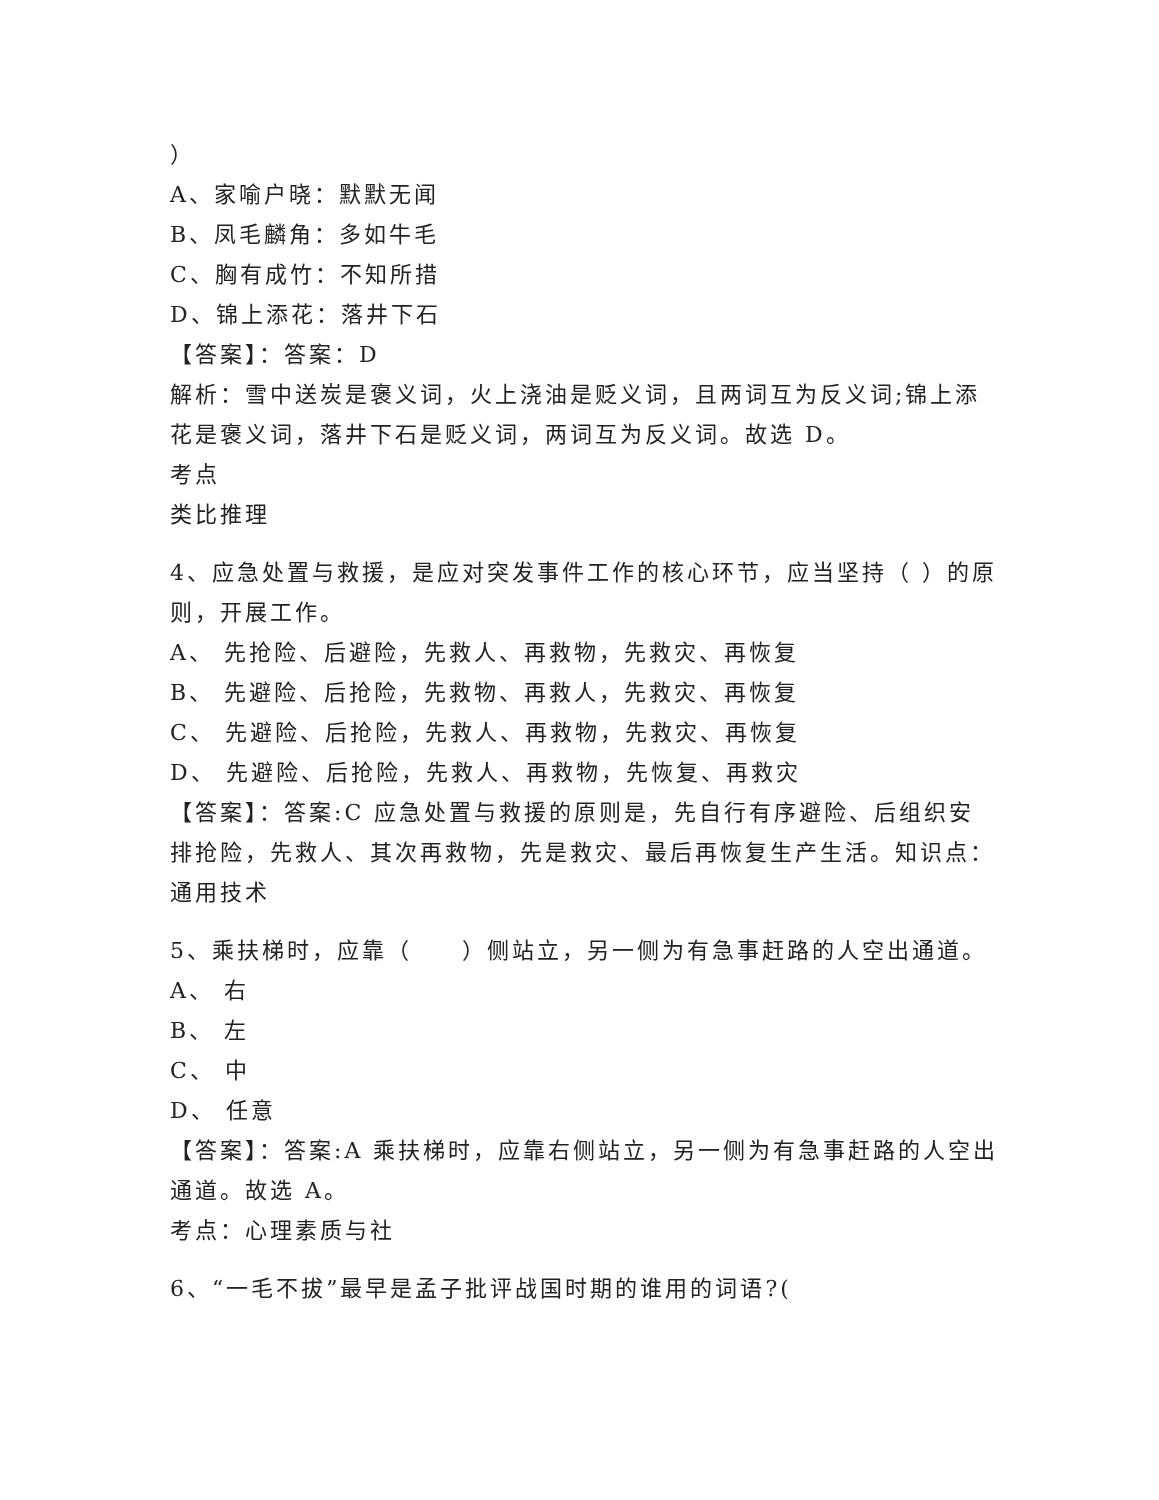）
A、家喻户晓：默默无闻
B、凤毛麟角：多如牛毛
C、胸有成竹：不知所措
D、锦上添花：落井下石
【答案】：答案：D
解析：雪中送炭是褒义词，火上浇油是贬义词，且两词互为反义词;锦上添花是褒义词，落井下石是贬义词，两词互为反义词。故选 D。
考点
类比推理
4、应急处置与救援，是应对突发事件工作的核心环节，应当坚持（ ）的原则，开展工作。
A、 先抢险、后避险，先救人、再救物，先救灾、再恢复
B、 先避险、后抢险，先救物、再救人，先救灾、再恢复
C、 先避险、后抢险，先救人、再救物，先救灾、再恢复
D、 先避险、后抢险，先救人、再救物，先恢复、再救灾
【答案】：答案:C 应急处置与救援的原则是，先自行有序避险、后组织安排抢险，先救人、其次再救物，先是救灾、最后再恢复生产生活。知识点：通用技术
5、乘扶梯时，应靠（　　）侧站立，另一侧为有急事赶路的人空出通道。
A、 右
B、 左
C、 中
D、 任意
【答案】：答案:A 乘扶梯时，应靠右侧站立，另一侧为有急事赶路的人空出通道。故选 A。
考点：心理素质与社
6、“一毛不拔”最早是孟子批评战国时期的谁用的词语?(